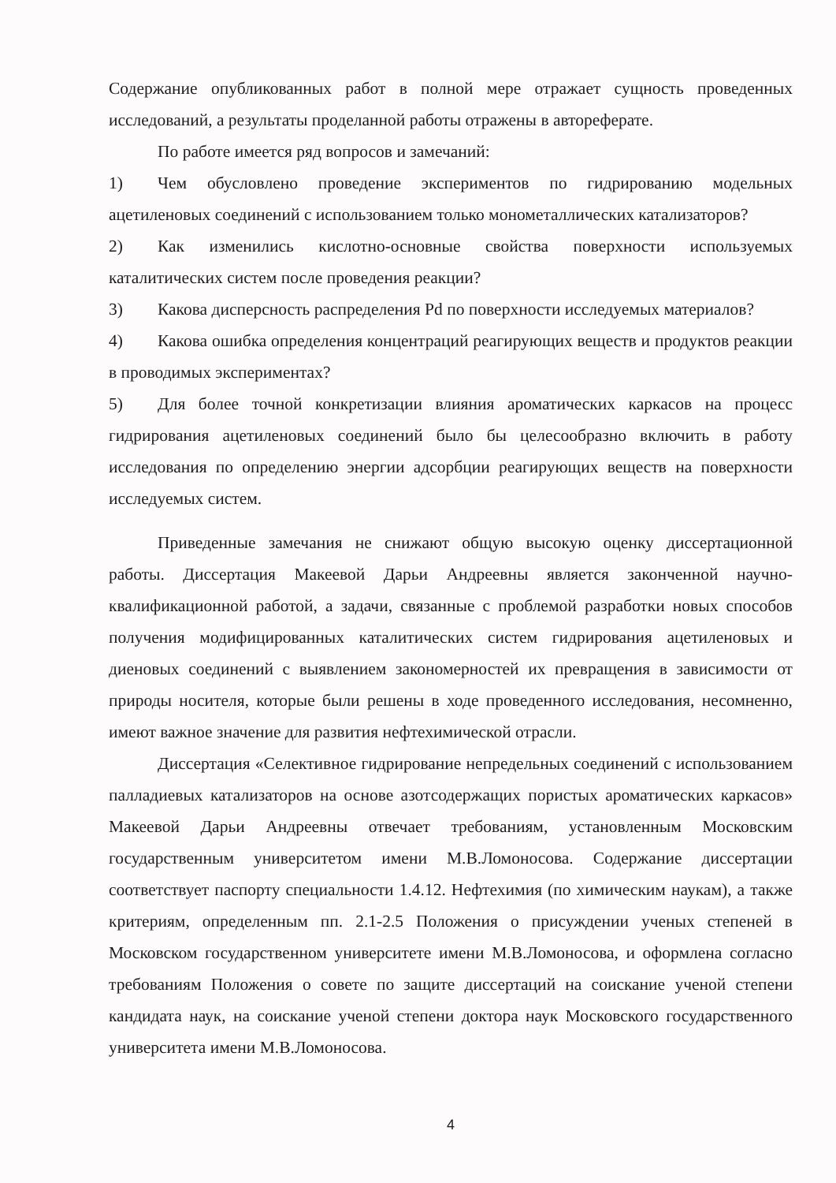Содержание опубликованных работ в полной мере отражает сущность проведенных исследований, а результаты проделанной работы отражены в автореферате.
По работе имеется ряд вопросов и замечаний:
1) Чем обусловлено проведение экспериментов по гидрированию модельных ацетиленовых соединений с использованием только монометаллических катализаторов?
2) Как изменились кислотно-основные свойства поверхности используемых каталитических систем после проведения реакции?
3) Какова дисперсность распределения Pd по поверхности исследуемых материалов?
4) Какова ошибка определения концентраций реагирующих веществ и продуктов реакции в проводимых экспериментах?
5) Для более точной конкретизации влияния ароматических каркасов на процесс гидрирования ацетиленовых соединений было бы целесообразно включить в работу исследования по определению энергии адсорбции реагирующих веществ на поверхности исследуемых систем.
Приведенные замечания не снижают общую высокую оценку диссертационной работы. Диссертация Макеевой Дарьи Андреевны является законченной научно-квалификационной работой, а задачи, связанные с проблемой разработки новых способов получения модифицированных каталитических систем гидрирования ацетиленовых и диеновых соединений с выявлением закономерностей их превращения в зависимости от природы носителя, которые были решены в ходе проведенного исследования, несомненно, имеют важное значение для развития нефтехимической отрасли.
Диссертация «Селективное гидрирование непредельных соединений с использованием палладиевых катализаторов на основе азотсодержащих пористых ароматических каркасов» Макеевой Дарьи Андреевны отвечает требованиям, установленным Московским государственным университетом имени М.В.Ломоносова. Содержание диссертации соответствует паспорту специальности 1.4.12. Нефтехимия (по химическим наукам), а также критериям, определенным пп. 2.1-2.5 Положения о присуждении ученых степеней в Московском государственном университете имени М.В.Ломоносова, и оформлена согласно требованиям Положения о совете по защите диссертаций на соискание ученой степени кандидата наук, на соискание ученой степени доктора наук Московского государственного университета имени М.В.Ломоносова.
4